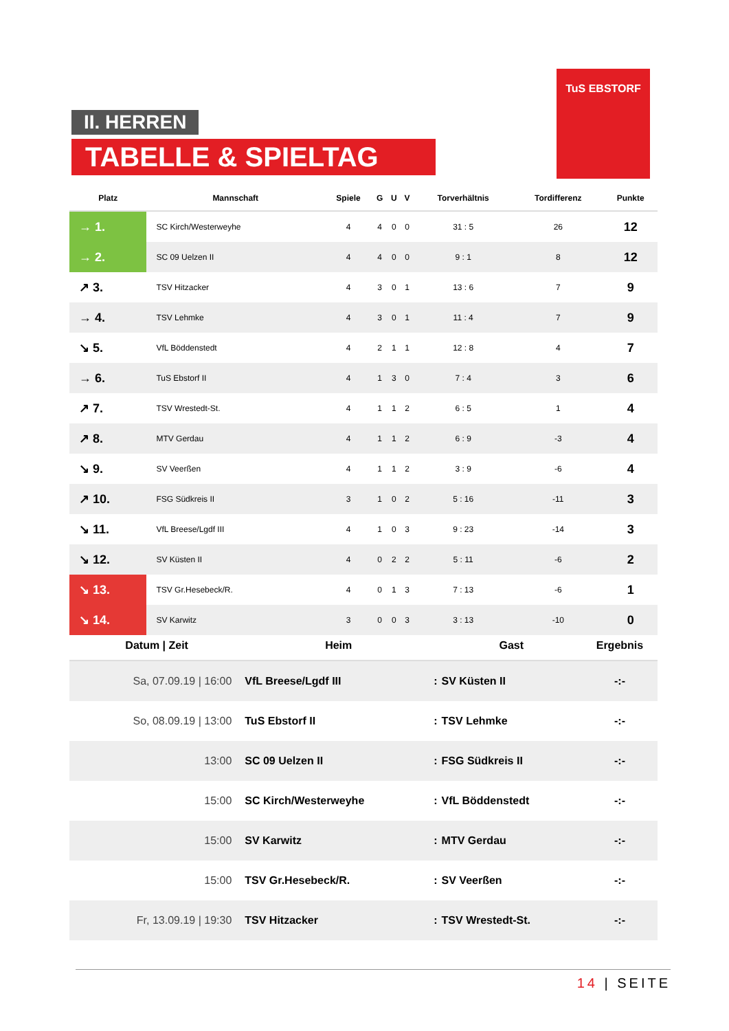II. HERREN
TABELLE & SPIELTAG
TuS EBSTORF
| Platz | Mannschaft | Spiele | G | U | V | Torverhältnis | Tordifferenz | Punkte |
| --- | --- | --- | --- | --- | --- | --- | --- | --- |
| → 1. | SC Kirch/Westerweyhe | 4 | 4 | 0 | 0 | 31 : 5 | 26 | 12 |
| → 2. | SC 09 Uelzen II | 4 | 4 | 0 | 0 | 9 : 1 | 8 | 12 |
| ↗ 3. | TSV Hitzacker | 4 | 3 | 0 | 1 | 13 : 6 | 7 | 9 |
| → 4. | TSV Lehmke | 4 | 3 | 0 | 1 | 11 : 4 | 7 | 9 |
| ↘ 5. | VfL Böddenstedt | 4 | 2 | 1 | 1 | 12 : 8 | 4 | 7 |
| → 6. | TuS Ebstorf II | 4 | 1 | 3 | 0 | 7 : 4 | 3 | 6 |
| ↗ 7. | TSV Wrestedt-St. | 4 | 1 | 1 | 2 | 6 : 5 | 1 | 4 |
| ↗ 8. | MTV Gerdau | 4 | 1 | 1 | 2 | 6 : 9 | -3 | 4 |
| ↘ 9. | SV Veerßen | 4 | 1 | 1 | 2 | 3 : 9 | -6 | 4 |
| ↗ 10. | FSG Südkreis II | 3 | 1 | 0 | 2 | 5 : 16 | -11 | 3 |
| ↘ 11. | VfL Breese/Lgdf III | 4 | 1 | 0 | 3 | 9 : 23 | -14 | 3 |
| ↘ 12. | SV Küsten II | 4 | 0 | 2 | 2 | 5 : 11 | -6 | 2 |
| ↘ 13. | TSV Gr.Hesebeck/R. | 4 | 0 | 1 | 3 | 7 : 13 | -6 | 1 |
| ↘ 14. | SV Karwitz | 3 | 0 | 0 | 3 | 3 : 13 | -10 | 0 |
| Datum / Zeit | Heim | | Gast | Ergebnis |
| --- | --- | --- | --- | --- |
| Sa, 07.09.19 / 16:00 | VfL Breese/Lgdf III | : | SV Küsten II | -:- |
| So, 08.09.19 / 13:00 | TuS Ebstorf II | : | TSV Lehmke | -:- |
| 13:00 | SC 09 Uelzen II | : | FSG Südkreis II | -:- |
| 15:00 | SC Kirch/Westerweyhe | : | VfL Böddenstedt | -:- |
| 15:00 | SV Karwitz | : | MTV Gerdau | -:- |
| 15:00 | TSV Gr.Hesebeck/R. | : | SV Veerßen | -:- |
| Fr, 13.09.19 / 19:30 | TSV Hitzacker | : | TSV Wrestedt-St. | -:- |
14 | SEITE